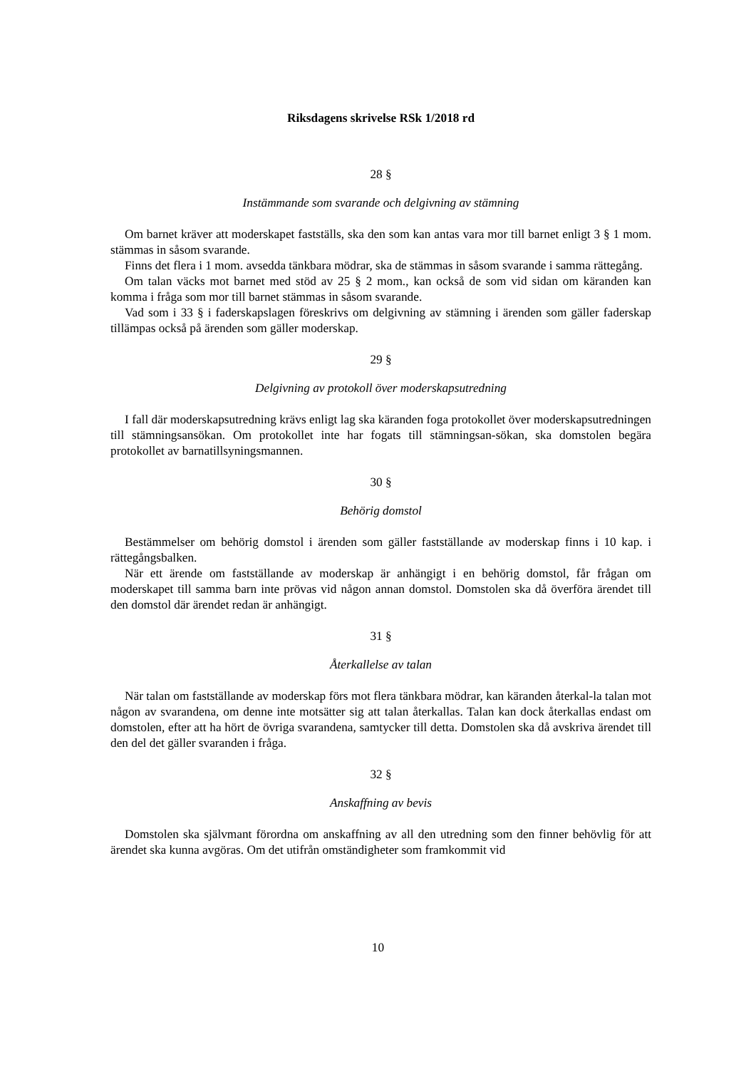Riksdagens skrivelse RSk 1/2018 rd
28 §
Instämmande som svarande och delgivning av stämning
Om barnet kräver att moderskapet fastställs, ska den som kan antas vara mor till barnet enligt 3 § 1 mom. stämmas in såsom svarande.
Finns det flera i 1 mom. avsedda tänkbara mödrar, ska de stämmas in såsom svarande i samma rättegång.
Om talan väcks mot barnet med stöd av 25 § 2 mom., kan också de som vid sidan om käranden kan komma i fråga som mor till barnet stämmas in såsom svarande.
Vad som i 33 § i faderskapslagen föreskrivs om delgivning av stämning i ärenden som gäller faderskap tillämpas också på ärenden som gäller moderskap.
29 §
Delgivning av protokoll över moderskapsutredning
I fall där moderskapsutredning krävs enligt lag ska käranden foga protokollet över moderskapsutredningen till stämningsansökan. Om protokollet inte har fogats till stämningsan-sökan, ska domstolen begära protokollet av barnatillsyningsmannen.
30 §
Behörig domstol
Bestämmelser om behörig domstol i ärenden som gäller fastställande av moderskap finns i 10 kap. i rättegångsbalken.
När ett ärende om fastställande av moderskap är anhängigt i en behörig domstol, får frågan om moderskapet till samma barn inte prövas vid någon annan domstol. Domstolen ska då överföra ärendet till den domstol där ärendet redan är anhängigt.
31 §
Återkallelse av talan
När talan om fastställande av moderskap förs mot flera tänkbara mödrar, kan käranden återkal-la talan mot någon av svarandena, om denne inte motsätter sig att talan återkallas. Talan kan dock återkallas endast om domstolen, efter att ha hört de övriga svarandena, samtycker till detta. Domstolen ska då avskriva ärendet till den del det gäller svaranden i fråga.
32 §
Anskaffning av bevis
Domstolen ska självmant förordna om anskaffning av all den utredning som den finner behövlig för att ärendet ska kunna avgöras. Om det utifrån omständigheter som framkommit vid
10